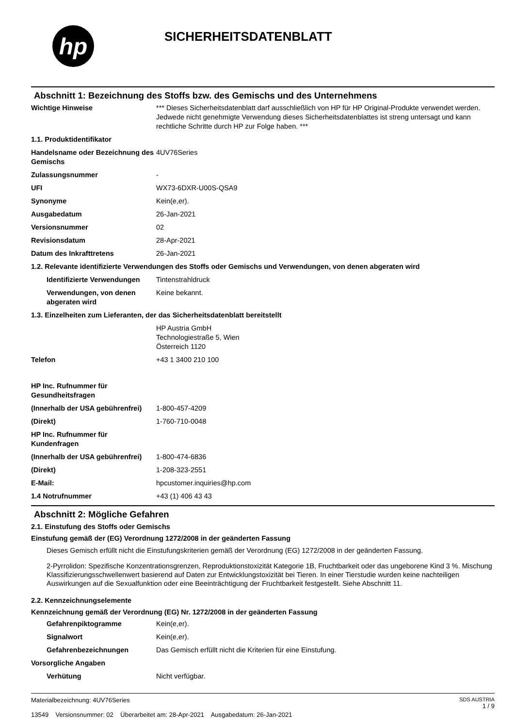hp
SICHERHEITSDATENBLATT
Abschnitt 1: Bezeichnung des Stoffs bzw. des Gemischs und des Unternehmens
| Wichtige Hinweise | *** Dieses Sicherheitsdatenblatt darf ausschließlich von HP für HP Original-Produkte verwendet werden. Jedwede nicht genehmigte Verwendung dieses Sicherheitsdatenblattes ist streng untersagt und kann rechtliche Schritte durch HP zur Folge haben. *** |
| 1.1. Produktidentifikator | |
| Handelsname oder Bezeichnung des Gemischs | 4UV76Series |
| Zulassungsnummer | - |
| UFI | WX73-6DXR-U00S-QSA9 |
| Synonyme | Kein(e,er). |
| Ausgabedatum | 26-Jan-2021 |
| Versionsnummer | 02 |
| Revisionsdatum | 28-Apr-2021 |
| Datum des Inkrafttretens | 26-Jan-2021 |
| 1.2. Relevante identifizierte Verwendungen des Stoffs oder Gemischs und Verwendungen, von denen abgeraten wird | |
| Identifizierte Verwendungen | Tintenstrahldruck |
| Verwendungen, von denen abgeraten wird | Keine bekannt. |
| 1.3. Einzelheiten zum Lieferanten, der das Sicherheitsdatenblatt bereitstellt | |
| | HP Austria GmbH Technologiestraße 5, Wien Österreich 1120 |
| Telefon | +43 1 3400 210 100 |
| HP Inc. Rufnummer für Gesundheitsfragen | |
| (Innerhalb der USA gebührenfrei) | 1-800-457-4209 |
| (Direkt) | 1-760-710-0048 |
| HP Inc. Rufnummer für Kundenfragen | |
| (Innerhalb der USA gebührenfrei) | 1-800-474-6836 |
| (Direkt) | 1-208-323-2551 |
| E-Mail: | hpcustomer.inquiries@hp.com |
| 1.4 Notrufnummer | +43 (1) 406 43 43 |
Abschnitt 2: Mögliche Gefahren
2.1. Einstufung des Stoffs oder Gemischs
Einstufung gemäß der (EG) Verordnung 1272/2008 in der geänderten Fassung
Dieses Gemisch erfüllt nicht die Einstufungskriterien gemäß der Verordnung (EG) 1272/2008 in der geänderten Fassung.
2-Pyrrolidon: Spezifische Konzentrationsgrenzen, Reproduktionstoxizität Kategorie 1B, Fruchtbarkeit oder das ungeborene Kind 3 %. Mischung Klassifizierungsschwellenwert basierend auf Daten zur Entwicklungstoxizität bei Tieren. In einer Tierstudie wurden keine nachteiligen Auswirkungen auf die Sexualfunktion oder eine Beeinträchtigung der Fruchtbarkeit festgestellt. Siehe Abschnitt 11.
2.2. Kennzeichnungselemente
Kennzeichnung gemäß der Verordnung (EG) Nr. 1272/2008 in der geänderten Fassung
| Gefahrenpiktogramme | Kein(e,er). |
| Signalwort | Kein(e,er). |
| Gefahrenbezeichnungen | Das Gemisch erfüllt nicht die Kriterien für eine Einstufung. |
| Vorsorgliche Angaben | |
| Verhütung | Nicht verfügbar. |
Materialbezeichnung: 4UV76Series
13549 Versionsnummer: 02 Überarbeitet am: 28-Apr-2021 Ausgabedatum: 26-Jan-2021
SDS AUSTRIA
1 / 9